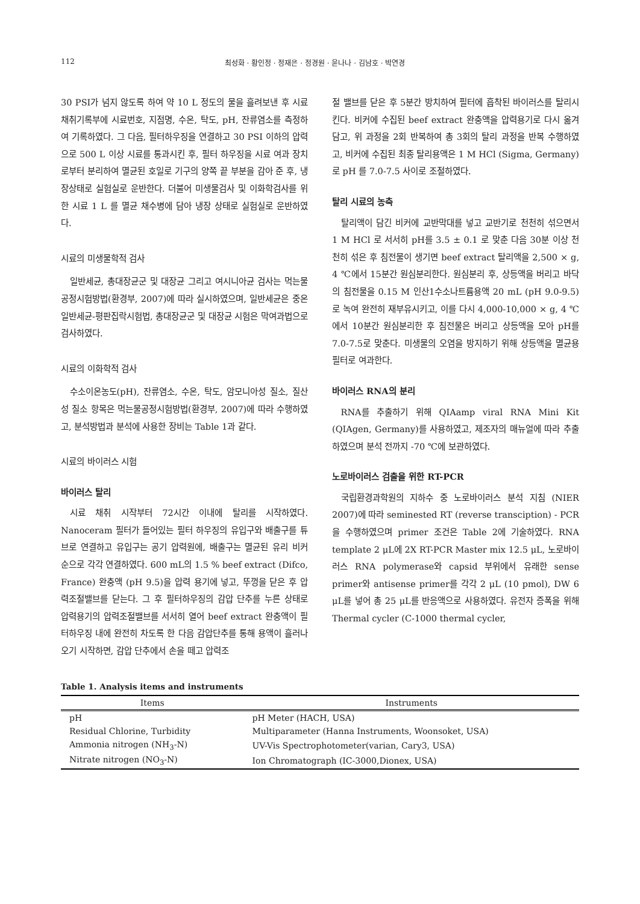112 최성화 · 황인정 · 정재은 · 정경원 · 윤나나 · 김남호 · 박연경
30 PSI가 넘지 않도록 하여 약 10 L 정도의 물을 흘려보낸 후 시료채취기록부에 시료번호, 지점명, 수온, 탁도, pH, 잔류염소를 측정하여 기록하였다. 그 다음, 필터하우징을 연결하고 30 PSI 이하의 압력으로 500 L 이상 시료를 통과시킨 후, 필터 하우징을 시료 여과 장치로부터 분리하여 멸균된 호일로 기구의 양쪽 끝 부분을 감아 준 후, 냉장상태로 실험실로 운반한다. 더불어 미생물검사 및 이화학검사를 위한 시료 1 L 를 멸균 채수병에 담아 냉장 상태로 실험실로 운반하였다.
시료의 미생물학적 검사
일반세균, 총대장균군 및 대장균 그리고 여시니아균 검사는 먹는물공정시험방법(환경부, 2007)에 따라 실시하였으며, 일반세균은 중온일반세균-평판집락시험법, 총대장균군 및 대장균 시험은 막여과법으로 검사하였다.
시료의 이화학적 검사
수소이온농도(pH), 잔류염소, 수온, 탁도, 암모니아성 질소, 질산성 질소 항목은 먹는물공정시험방법(환경부, 2007)에 따라 수행하였고, 분석방법과 분석에 사용한 장비는 Table 1과 같다.
시료의 바이러스 시험
바이러스 탈리
시료 채취 시작부터 72시간 이내에 탈리를 시작하였다. Nanoceram 필터가 들어있는 필터 하우징의 유입구와 배출구를 튜브로 연결하고 유입구는 공기 압력원에, 배출구는 멸균된 유리 비커 순으로 각각 연결하였다. 600 mL의 1.5 % beef extract (Difco, France) 완충액 (pH 9.5)을 압력 용기에 넣고, 뚜껑을 닫은 후 압력조절밸브를 닫는다. 그 후 필터하우징의 감압 단추를 누른 상태로 압력용기의 압력조절밸브를 서서히 열어 beef extract 완충액이 필터하우징 내에 완전히 차도록 한 다음 감압단추를 통해 용액이 흘러나오기 시작하면, 감압 단추에서 손을 떼고 압력조
절 밸브를 닫은 후 5분간 방치하여 필터에 흡착된 바이러스를 탈리시킨다. 비커에 수집된 beef extract 완충액을 압력용기로 다시 옮겨 담고, 위 과정을 2회 반복하여 총 3회의 탈리 과정을 반복 수행하였고, 비커에 수집된 최종 탈리용액은 1 M HCl (Sigma, Germany)로 pH 를 7.0-7.5 사이로 조절하였다.
탈리 시료의 농축
탈리액이 담긴 비커에 교반막대를 넣고 교반기로 천천히 섞으면서 1 M HCl 로 서서히 pH를 3.5 ± 0.1 로 맞춘 다음 30분 이상 천천히 섞은 후 침전물이 생기면 beef extract 탈리액을 2,500 × g, 4 ℃에서 15분간 원심분리한다. 원심분리 후, 상등액을 버리고 바닥의 침전물을 0.15 M 인산1수소나트륨용액 20 mL (pH 9.0-9.5) 로 녹여 완전히 재부유시키고, 이를 다시 4,000-10,000 × g, 4 ℃에서 10분간 원심분리한 후 침전물은 버리고 상등액을 모아 pH를 7.0-7.5로 맞춘다. 미생물의 오염을 방지하기 위해 상등액을 멸균용 필터로 여과한다.
바이러스 RNA의 분리
RNA를 추출하기 위해 QIAamp viral RNA Mini Kit (QIAgen, Germany)를 사용하였고, 제조자의 매뉴얼에 따라 추출하였으며 분석 전까지 -70 ℃에 보관하였다.
노로바이러스 검출을 위한 RT-PCR
국립환경과학원의 지하수 중 노로바이러스 분석 지침 (NIER 2007)에 따라 seminested RT (reverse transciption) - PCR을 수행하였으며 primer 조건은 Table 2에 기술하였다. RNA template 2 μL에 2X RT-PCR Master mix 12.5 μL, 노로바이러스 RNA polymerase와 capsid 부위에서 유래한 sense primer와 antisense primer를 각각 2 μL (10 pmol), DW 6 μL를 넣어 총 25 μL를 반응액으로 사용하였다. 유전자 증폭을 위해 Thermal cycler (C-1000 thermal cycler,
Table 1. Analysis items and instruments
| Items | Instruments |
| --- | --- |
| pH | pH Meter (HACH, USA) |
| Residual Chlorine, Turbidity | Multiparameter (Hanna Instruments, Woonsoket, USA) |
| Ammonia nitrogen (NH<sub>3</sub>-N) | UV-Vis Spectrophotometer(varian, Cary3, USA) |
| Nitrate nitrogen (NO<sub>3</sub>-N) | Ion Chromatograph (IC-3000,Dionex, USA) |